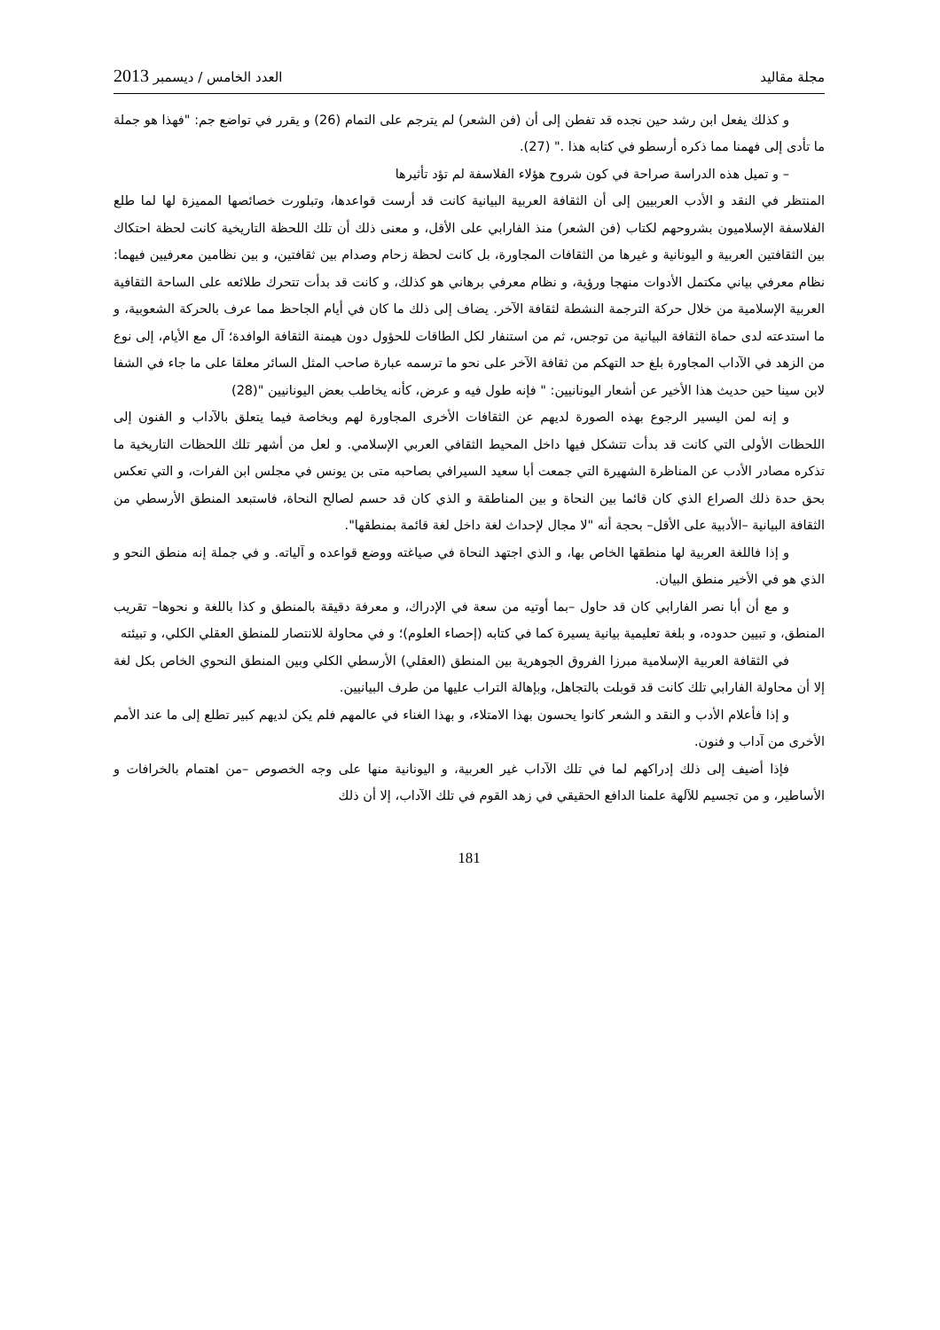مجلة مقاليد العدد الخامس / ديسمبر 2013
و كذلك يفعل ابن رشد حين نجده قد تفطن إلى أن (فن الشعر) لم يترجم على التمام (26) و يقرر في تواضع جم: "فهذا هو جملة ما تأدى إلى فهمنا مما ذكره أرسطو في كتابه هذا ." (27).
– و تميل هذه الدراسة صراحة في كون شروح هؤلاء الفلاسفة لم تؤد تأثيرها
المنتظر في النقد و الأدب العربيين إلى أن الثقافة العربية البيانية كانت قد أرست قواعدها، وتبلورت خصائصها المميزة لها لما طلع الفلاسفة الإسلاميون بشروحهم لكتاب (فن الشعر) منذ الفارابي على الأقل، و معنى ذلك أن تلك اللحظة التاريخية كانت لحظة احتكاك بين الثقافتين العربية و اليونانية و غيرها من الثقافات المجاورة، بل كانت لحظة زحام وصدام بين ثقافتين، و بين نظامين معرفيين فيهما: نظام معرفي بياني مكتمل الأدوات منهجا ورؤية، و نظام معرفي برهاني هو كذلك، و كانت قد بدأت تتحرك طلائعه على الساحة الثقافية العربية الإسلامية من خلال حركة الترجمة النشطة لثقافة الآخر. يضاف إلى ذلك ما كان في أيام الجاحظ مما عرف بالحركة الشعوبية، و ما استدعته لدى حماة الثقافة البيانية من توجس، ثم من استنفار لكل الطاقات للحؤول دون هيمنة الثقافة الوافدة؛ آل مع الأيام، إلى نوع من الزهد في الآداب المجاورة بلغ حد التهكم من ثقافة الآخر على نحو ما ترسمه عبارة صاحب المثل السائر معلقا على ما جاء في الشفا لابن سينا حين حديث هذا الأخير عن أشعار اليونانيين: " فإنه طول فيه و عرض، كأنه يخاطب بعض اليونانيين "(28)
و إنه لمن اليسير الرجوع بهذه الصورة لديهم عن الثقافات الأخرى المجاورة لهم وبخاصة فيما يتعلق بالآداب و الفنون إلى اللحظات الأولى التي كانت قد بدأت تتشكل فيها داخل المحيط الثقافي العربي الإسلامي. و لعل من أشهر تلك اللحظات التاريخية ما تذكره مصادر الأدب عن المناظرة الشهيرة التي جمعت أبا سعيد السيرافي بصاحبه متى بن يونس في مجلس ابن الفرات، و التي تعكس بحق حدة ذلك الصراع الذي كان قائما بين النحاة و بين المناطقة و الذي كان قد حسم لصالح النحاة، فاستبعد المنطق الأرسطي من الثقافة البيانية –الأدبية على الأقل– بحجة أنه "لا مجال لإحداث لغة داخل لغة قائمة بمنطقها".
و إذا فاللغة العربية لها منطقها الخاص بها، و الذي اجتهد النحاة في صياغته ووضع قواعده و آلياته. و في جملة إنه منطق النحو و الذي هو في الأخير منطق البيان.
و مع أن أبا نصر الفارابي كان قد حاول –بما أوتيه من سعة في الإدراك، و معرفة دقيقة بالمنطق و كذا باللغة و نحوها– تقريب المنطق، و تبيين حدوده، و بلغة تعليمية بيانية يسيرة كما في كتابه (إحصاء العلوم)؛ و في محاولة للانتصار للمنطق العقلي الكلي، و تبيئته
في الثقافة العربية الإسلامية مبرزا الفروق الجوهرية بين المنطق (العقلي) الأرسطي الكلي وبين المنطق النحوي الخاص بكل لغة إلا أن محاولة الفارابي تلك كانت قد قوبلت بالتجاهل، وبإهالة التراب عليها من طرف البيانيين.
و إذا فأعلام الأدب و النقد و الشعر كانوا يحسون بهذا الامتلاء، و بهذا الغناء في عالمهم فلم يكن لديهم كبير تطلع إلى ما عند الأمم الأخرى من آداب و فنون.
فإذا أضيف إلى ذلك إدراكهم لما في تلك الآداب غير العربية، و اليونانية منها على وجه الخصوص –من اهتمام بالخرافات و الأساطير، و من تجسيم للآلهة علمنا الدافع الحقيقي في زهد القوم في تلك الآداب، إلا أن ذلك
181